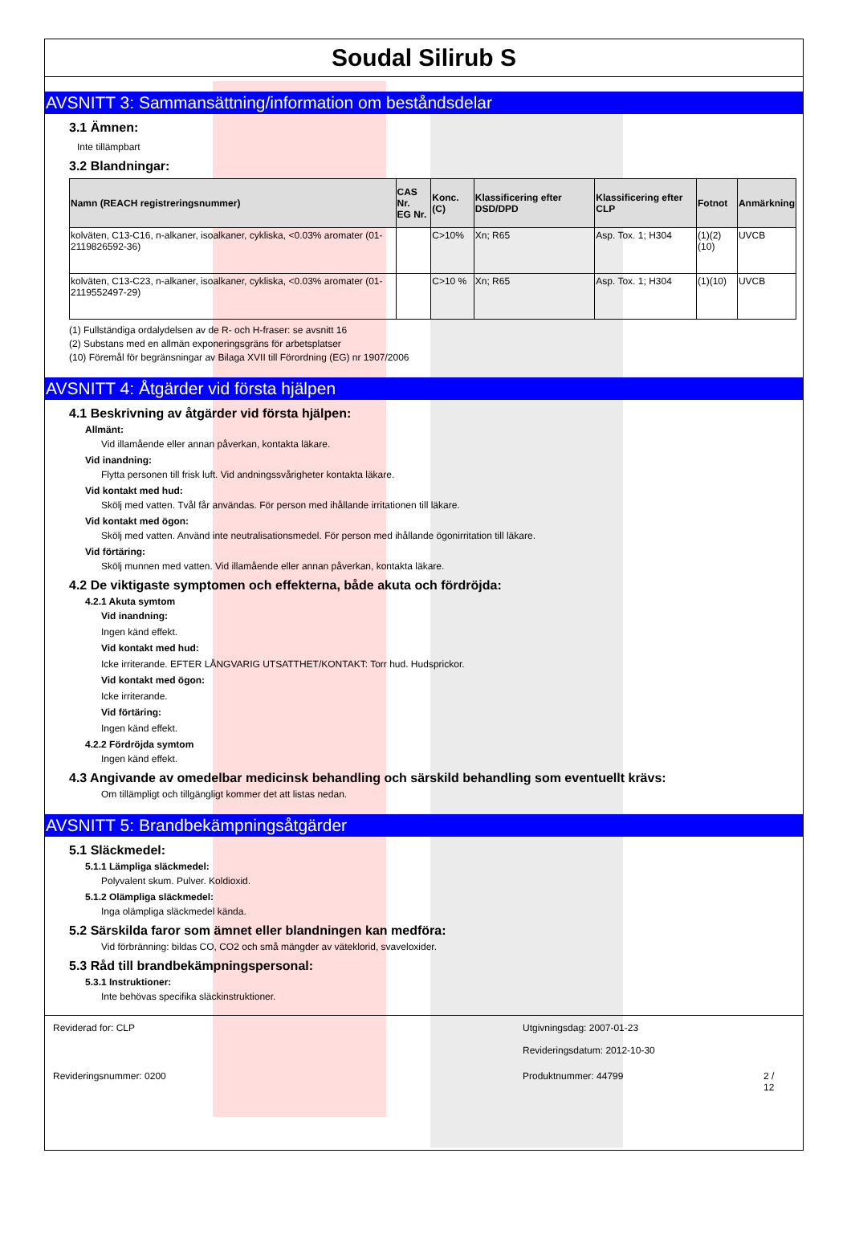Soudal Silirub S
AVSNITT 3: Sammansättning/information om beståndsdelar
3.1 Ämnen:
Inte tillämpbart
3.2 Blandningar:
| Namn (REACH registreringsnummer) | CAS Nr. EG Nr. | Konc. (C) | Klassificering efter DSD/DPD | Klassificering efter CLP | Fotnot | Anmärkning |
| --- | --- | --- | --- | --- | --- | --- |
| kolväten, C13-C16, n-alkaner, isoalkaner, cykliska, <0.03% aromater (01-2119826592-36) | | C>10% | Xn; R65 | Asp. Tox. 1; H304 | (1)(2)(10) | UVCB |
| kolväten, C13-C23, n-alkaner, isoalkaner, cykliska, <0.03% aromater (01-2119552497-29) | | C>10 % | Xn; R65 | Asp. Tox. 1; H304 | (1)(10) | UVCB |
(1) Fullständiga ordalydelsen av de R- och H-fraser: se avsnitt 16
(2) Substans med en allmän exponeringsgräns för arbetsplatser
(10) Föremål för begränsningar av Bilaga XVII till Förordning (EG) nr 1907/2006
AVSNITT 4: Åtgärder vid första hjälpen
4.1 Beskrivning av åtgärder vid första hjälpen:
Allmänt:
Vid illamående eller annan påverkan, kontakta läkare.
Vid inandning:
Flytta personen till frisk luft. Vid andningssvårigheter kontakta läkare.
Vid kontakt med hud:
Skölj med vatten. Tvål får användas. För person med ihållande irritationen till läkare.
Vid kontakt med ögon:
Skölj med vatten. Använd inte neutralisationsmedel. För person med ihållande ögonirritation till läkare.
Vid förtäring:
Skölj munnen med vatten. Vid illamående eller annan påverkan, kontakta läkare.
4.2 De viktigaste symptomen och effekterna, både akuta och fördröjda:
4.2.1 Akuta symtom
Vid inandning:
Ingen känd effekt.
Vid kontakt med hud:
Icke irriterande. EFTER LÅNGVARIG UTSATTHET/KONTAKT: Torr hud. Hudsprickor.
Vid kontakt med ögon:
Icke irriterande.
Vid förtäring:
Ingen känd effekt.
4.2.2 Fördröjda symtom
Ingen känd effekt.
4.3 Angivande av omedelbar medicinsk behandling och särskild behandling som eventuellt krävs:
Om tillämpligt och tillgängligt kommer det att listas nedan.
AVSNITT 5: Brandbekämpningsåtgärder
5.1 Släckmedel:
5.1.1 Lämpliga släckmedel:
Polyvalent skum. Pulver. Koldioxid.
5.1.2 Olämpliga släckmedel:
Inga olämpliga släckmedel kända.
5.2 Särskilda faror som ämnet eller blandningen kan medföra:
Vid förbränning: bildas CO, CO2 och små mängder av väteklorid, svaveloxider.
5.3 Råd till brandbekämpningspersonal:
5.3.1 Instruktioner:
Inte behövas specifika släckinstruktioner.
Reviderad for: CLP
Utgivningsdag: 2007-01-23
Revideringsdatum: 2012-10-30
Revideringsnummer: 0200
Produktnummer: 44799
2 / 12